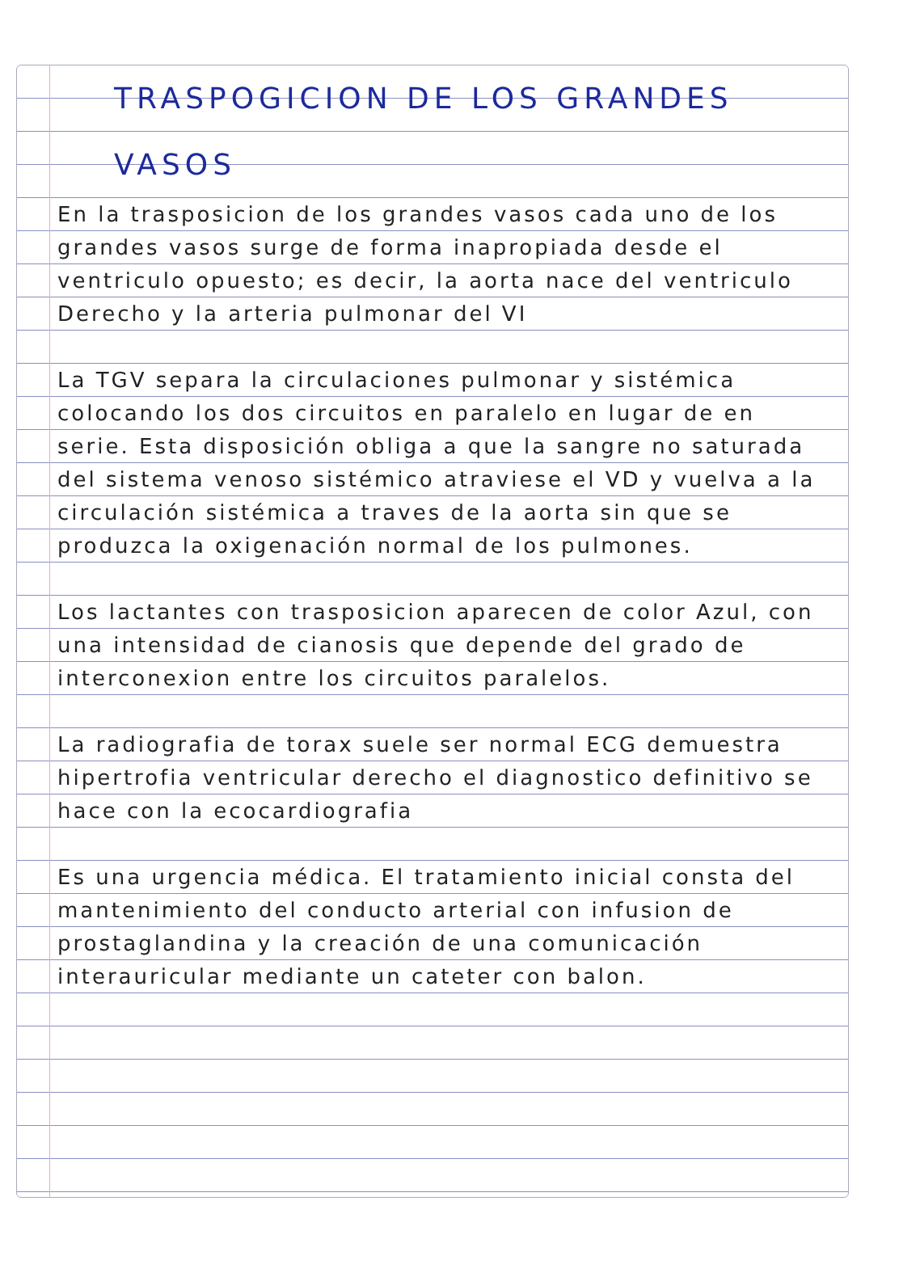TRASPOGICION DE LOS GRANDES VASOS
En la trasposicion de los grandes vasos cada uno de los grandes vasos surge de forma inapropiada desde el ventriculo opuesto; es decir, la aorta nace del ventriculo Derecho y la arteria pulmonar del VI
La TGV separa la circulaciones pulmonar y sistémica colocando los dos circuitos en paralelo en lugar de en serie. Esta disposición obliga a que la sangre no saturada del sistema venoso sistémico atraviese el VD y vuelva a la circulación sistémica a traves de la aorta sin que se produzca la oxigenación normal de los pulmones.
Los lactantes con trasposicion aparecen de color Azul, con una intensidad de cianosis que depende del grado de interconexion entre los circuitos paralelos.
La radiografia de torax suele ser normal ECG demuestra hipertrofia ventricular derecho el diagnostico definitivo se hace con la ecocardiografia
Es una urgencia médica. El tratamiento inicial consta del mantenimiento del conducto arterial con infusion de prostaglandina y la creación de una comunicación interauricular mediante un cateter con balon.